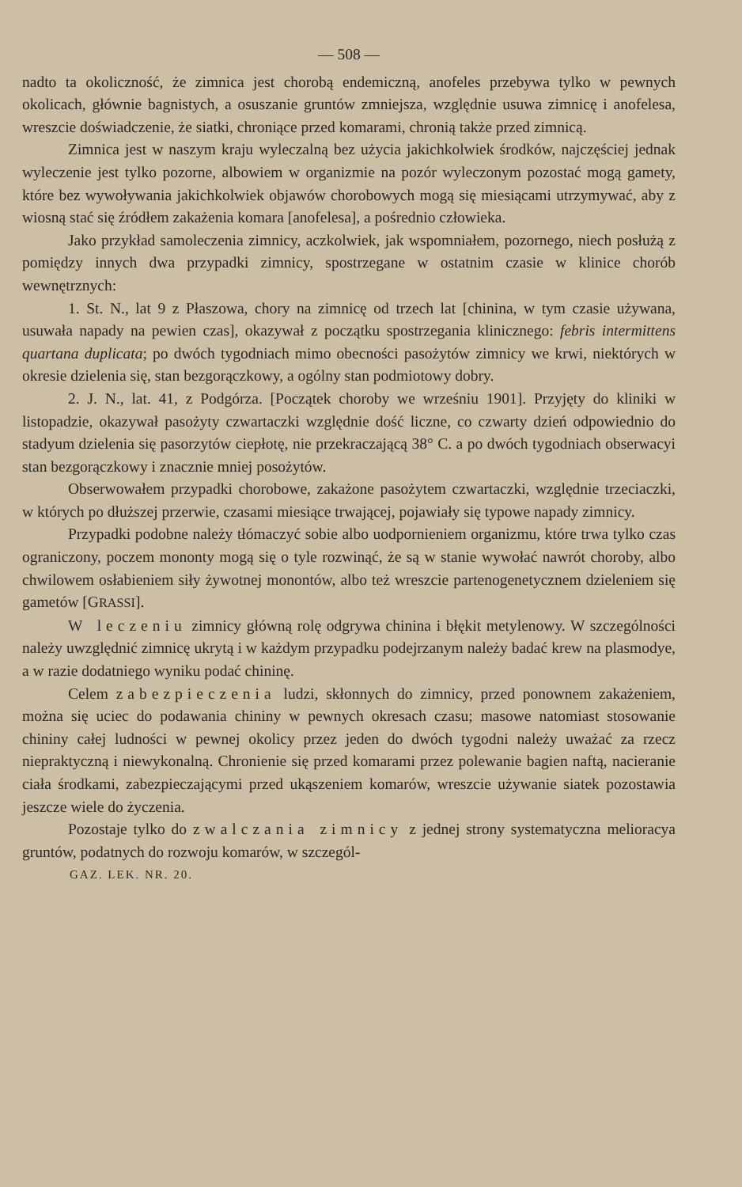— 508 —
nadto ta okoliczność, że zimnica jest chorobą endemiczną, anofeles przebywa tylko w pewnych okolicach, głównie bagnistych, a osuszanie gruntów zmniejsza, względnie usuwa zimnicę i anofelesa, wreszcie doświadczenie, że siatki, chroniące przed komarami, chronią także przed zimnicą.
Zimnica jest w naszym kraju wyleczalną bez użycia jakichkolwiek środków, najczęściej jednak wyleczenie jest tylko pozorne, albowiem w organizmie na pozór wyleczonym pozostać mogą gamety, które bez wywoływania jakichkolwiek objawów chorobowych mogą się miesiącami utrzymywać, aby z wiosną stać się źródłem zakażenia komara [anofelesa], a pośrednio człowieka.
Jako przykład samoleczenia zimnicy, aczkolwiek, jak wspomniałem, pozornego, niech posłużą z pomiędzy innych dwa przypadki zimnicy, spostrzegane w ostatnim czasie w klinice chorób wewnętrznych:
1. St. N., lat 9 z Płaszowa, chory na zimnicę od trzech lat [chinina, w tym czasie używana, usuwała napady na pewien czas], okazywał z początku spostrzegania klinicznego: febris intermittens quartana duplicata; po dwóch tygodniach mimo obecności pasożytów zimnicy we krwi, niektórych w okresie dzielenia się, stan bezgorączkowy, a ogólny stan podmiotowy dobry.
2. J. N., lat. 41, z Podgórza. [Początek choroby we wrześniu 1901]. Przyjęty do kliniki w listopadzie, okazywał pasożyty czwartaczki względnie dość liczne, co czwarty dzień odpowiednio do stadyum dzielenia się pasorzytów ciepłotę, nie przekraczającą 38° C. a po dwóch tygodniach obserwacyi stan bezgorączkowy i znacznie mniej posożytów.
Obserwowałem przypadki chorobowe, zakażone pasożytem czwartaczki, względnie trzeciaczki, w których po dłuższej przerwie, czasami miesiące trwającej, pojawiały się typowe napady zimnicy.
Przypadki podobne należy tłómaczyć sobie albo uodpornieniem organizmu, które trwa tylko czas ograniczony, poczem mononty mogą się o tyle rozwinąć, że są w stanie wywołać nawrót choroby, albo chwilowem osłabieniem siły żywotnej monontów, albo też wreszcie partenogenetycznem dzieleniem się gametów [GRASSI].
W leczeniu zimnicy główną rolę odgrywa chinina i błękit metylenowy. W szczególności należy uwzględnić zimnicę ukrytą i w każdym przypadku podejrzanym należy badać krew na plasmodye, a w razie dodatniego wyniku podać chininę.
Celem zabezpieczenia ludzi, skłonnych do zimnicy, przed ponownem zakażeniem, można się uciec do podawania chininy w pewnych okresach czasu; masowe natomiast stosowanie chininy całej ludności w pewnej okolicy przez jeden do dwóch tygodni należy uważać za rzecz niepraktyczną i niewykonalną. Chronienie się przed komarami przez polewanie bagien naftą, nacieranie ciała środkami, zabezpieczającymi przed ukąszeniem komarów, wreszcie używanie siatek pozostawia jeszcze wiele do życzenia.
Pozostaje tylko do zwalczania zimnicy z jednej strony systematyczna melioracya gruntów, podatnych do rozwoju komarów, w szczegól-
GAZ. LEK. NR. 20.